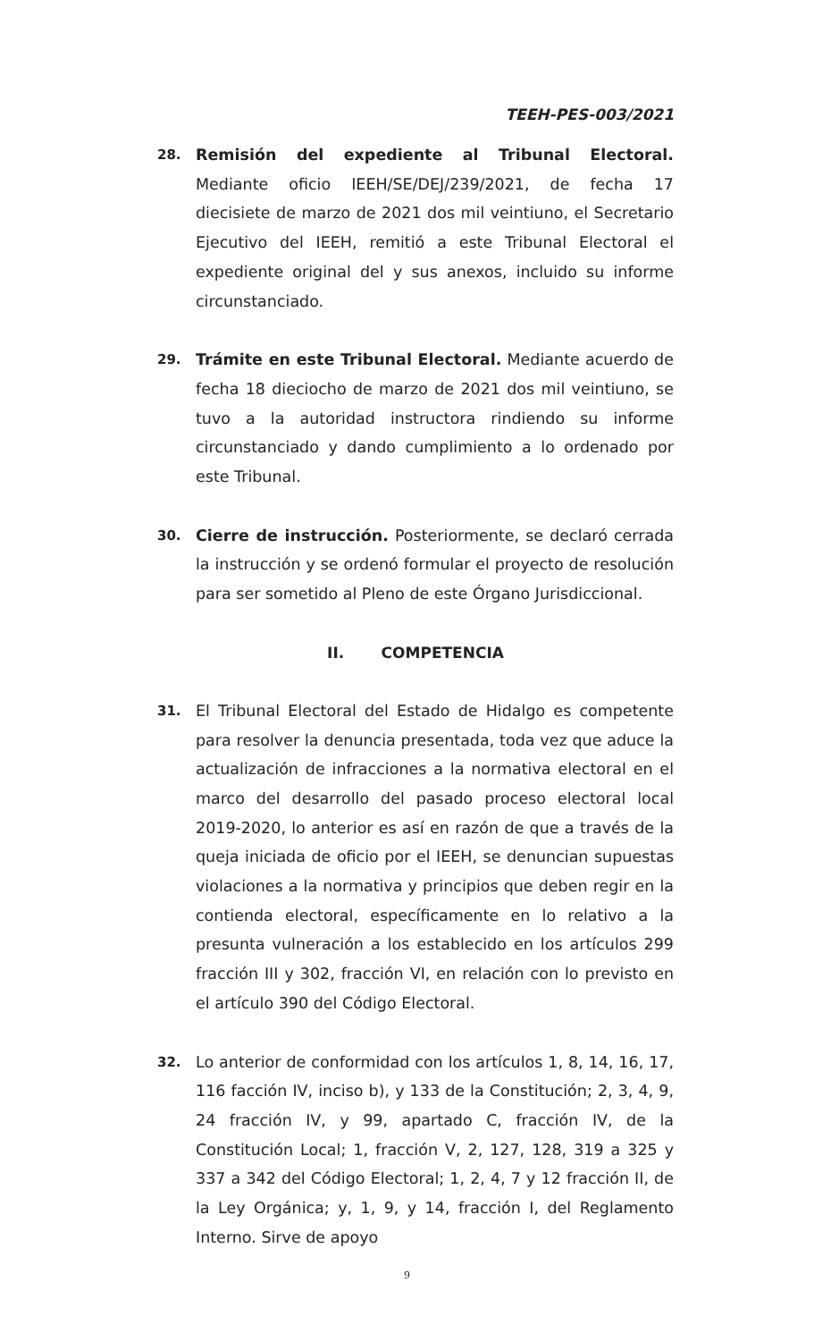TEEH-PES-003/2021
28.
Remisión del expediente al Tribunal Electoral. Mediante oficio IEEH/SE/DEJ/239/2021, de fecha 17 diecisiete de marzo de 2021 dos mil veintiuno, el Secretario Ejecutivo del IEEH, remitió a este Tribunal Electoral el expediente original del y sus anexos, incluido su informe circunstanciado.
29.
Trámite en este Tribunal Electoral. Mediante acuerdo de fecha 18 dieciocho de marzo de 2021 dos mil veintiuno, se tuvo a la autoridad instructora rindiendo su informe circunstanciado y dando cumplimiento a lo ordenado por este Tribunal.
30.
Cierre de instrucción. Posteriormente, se declaró cerrada la instrucción y se ordenó formular el proyecto de resolución para ser sometido al Pleno de este Órgano Jurisdiccional.
II. COMPETENCIA
31.
El Tribunal Electoral del Estado de Hidalgo es competente para resolver la denuncia presentada, toda vez que aduce la actualización de infracciones a la normativa electoral en el marco del desarrollo del pasado proceso electoral local 2019-2020, lo anterior es así en razón de que a través de la queja iniciada de oficio por el IEEH, se denuncian supuestas violaciones a la normativa y principios que deben regir en la contienda electoral, específicamente en lo relativo a la presunta vulneración a los establecido en los artículos 299 fracción III y 302, fracción VI, en relación con lo previsto en el artículo 390 del Código Electoral.
32.
Lo anterior de conformidad con los artículos 1, 8, 14, 16, 17, 116 facción IV, inciso b), y 133 de la Constitución; 2, 3, 4, 9, 24 fracción IV, y 99, apartado C, fracción IV, de la Constitución Local; 1, fracción V, 2, 127, 128, 319 a 325 y 337 a 342 del Código Electoral; 1, 2, 4, 7 y 12 fracción II, de la Ley Orgánica; y, 1, 9, y 14, fracción I, del Reglamento Interno. Sirve de apoyo
9